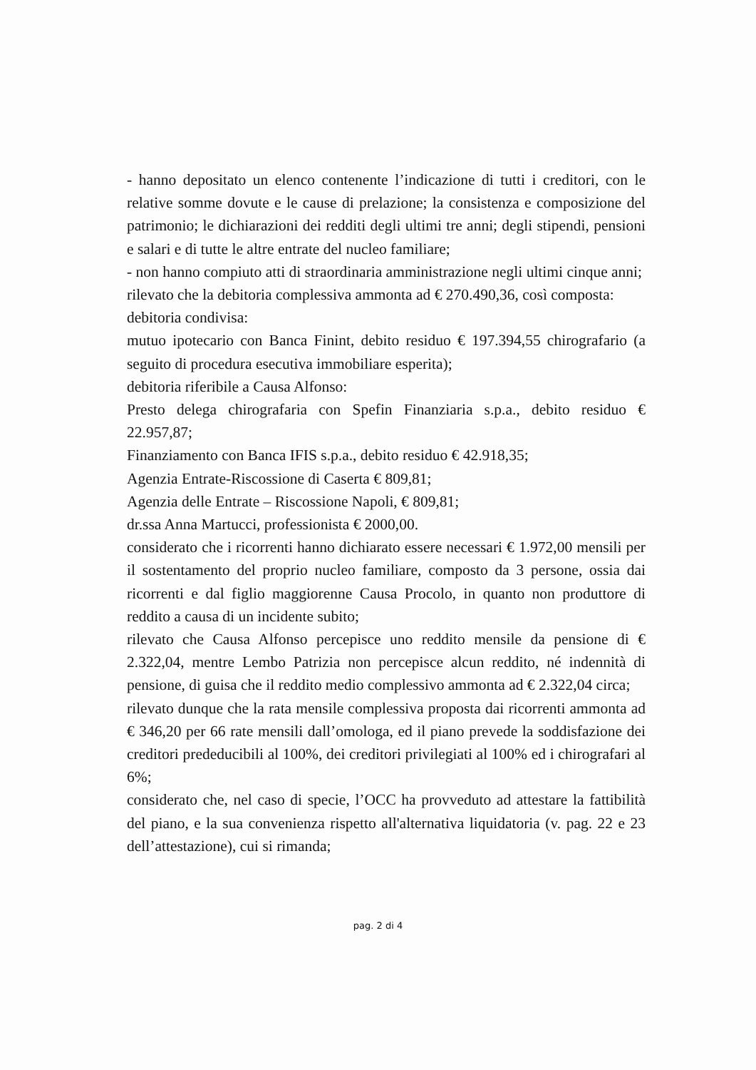- hanno depositato un elenco contenente l’indicazione di tutti i creditori, con le relative somme dovute e le cause di prelazione; la consistenza e composizione del patrimonio; le dichiarazioni dei redditi degli ultimi tre anni; degli stipendi, pensioni e salari e di tutte le altre entrate del nucleo familiare;
- non hanno compiuto atti di straordinaria amministrazione negli ultimi cinque anni;
rilevato che la debitoria complessiva ammonta ad € 270.490,36, così composta:
debitoria condivisa:
mutuo ipotecario con Banca Finint, debito residuo € 197.394,55 chirografario (a seguito di procedura esecutiva immobiliare esperita);
debitoria riferibile a Causa Alfonso:
Presto delega chirografaria con Spefin Finanziaria s.p.a., debito residuo € 22.957,87;
Finanziamento con Banca IFIS s.p.a., debito residuo € 42.918,35;
Agenzia Entrate-Riscossione di Caserta € 809,81;
Agenzia delle Entrate – Riscossione Napoli, € 809,81;
dr.ssa Anna Martucci, professionista € 2000,00.
considerato che i ricorrenti hanno dichiarato essere necessari € 1.972,00 mensili per il sostentamento del proprio nucleo familiare, composto da 3 persone, ossia dai ricorrenti e dal figlio maggiorenne Causa Procolo, in quanto non produttore di reddito a causa di un incidente subito;
rilevato che Causa Alfonso percepisce uno reddito mensile da pensione di € 2.322,04, mentre Lembo Patrizia non percepisce alcun reddito, né indennità di pensione, di guisa che il reddito medio complessivo ammonta ad € 2.322,04 circa;
rilevato dunque che la rata mensile complessiva proposta dai ricorrenti ammonta ad € 346,20 per 66 rate mensili dall’omologa, ed il piano prevede la soddisfazione dei creditori prededucibili al 100%, dei creditori privilegiati al 100% ed i chirografari al 6%;
considerato che, nel caso di specie, l’OCC ha provveduto ad attestare la fattibilità del piano, e la sua convenienza rispetto all'alternativa liquidatoria (v. pag. 22 e 23 dell’attestazione), cui si rimanda;
pag. 2 di 4